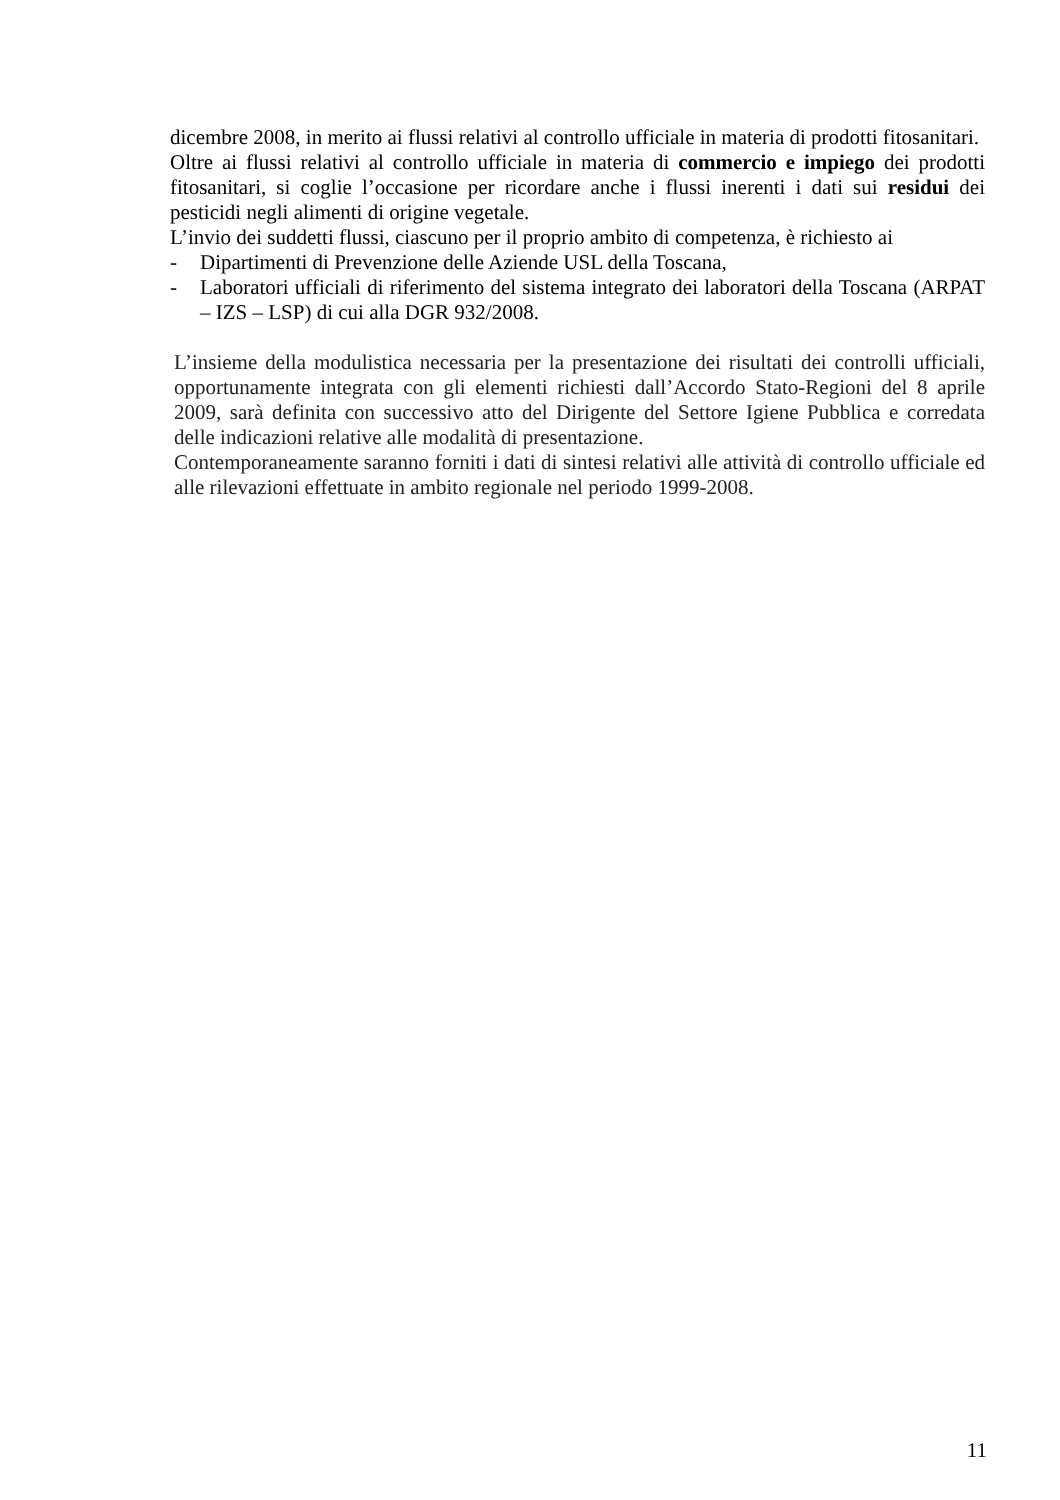dicembre 2008, in merito ai flussi relativi al controllo ufficiale in materia di prodotti fitosanitari.
Oltre ai flussi relativi al controllo ufficiale in materia di commercio e impiego dei prodotti fitosanitari, si coglie l’occasione per ricordare anche i flussi inerenti i dati sui residui dei pesticidi negli alimenti di origine vegetale.
L’invio dei suddetti flussi, ciascuno per il proprio ambito di competenza, è richiesto ai
- Dipartimenti di Prevenzione delle Aziende USL della Toscana,
- Laboratori ufficiali di riferimento del sistema integrato dei laboratori della Toscana (ARPAT – IZS – LSP) di cui alla DGR 932/2008.
L’insieme della modulistica necessaria per la presentazione dei risultati dei controlli ufficiali, opportunamente integrata con gli elementi richiesti dall’Accordo Stato-Regioni del 8 aprile 2009, sarà definita con successivo atto del Dirigente del Settore Igiene Pubblica e corredata delle indicazioni relative alle modalità di presentazione.
Contemporaneamente saranno forniti i dati di sintesi relativi alle attività di controllo ufficiale ed alle rilevazioni effettuate in ambito regionale nel periodo 1999-2008.
11